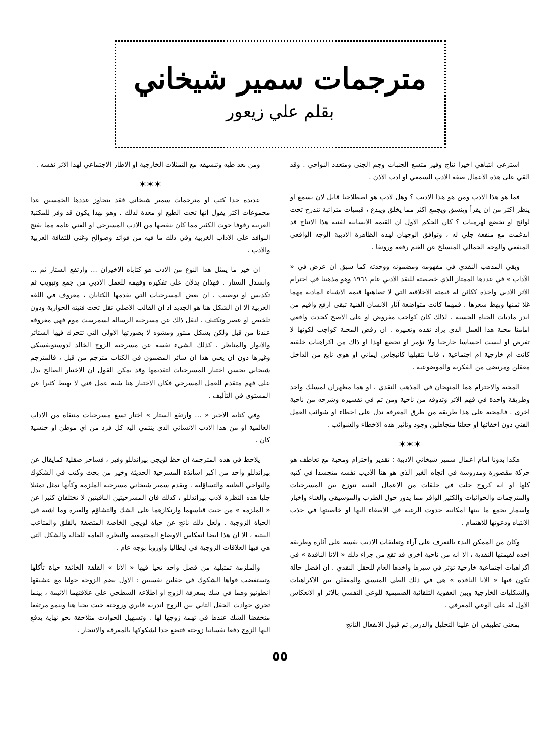مترجمات سمير شيخاني
بقلم علي زيعور
استرعى انتباهي اخيرا نتاج وفير متسع الجنبات وجم الجنى ومتعدد النواحي . وقد القي على هذه الاعمال صفة الادب السمعي او ادب الاذن .
فما هو هذا الادب ومن هو هذا الاديب ؟ وهل لادب هو اصطلاحيا قابل لان يسمع او ينظر اكثر من ان يقرأ وينسق ويجمع اكثر مما يخلق ويبدع ، قيميات متراتبة تندرج تحت لوائح او تخضع لهرميات ؟ كان الحكم الاول ان القيمة الانسانية لفنية هذا الانتاج قد اندغمت مع منفعة جلي له ، وتوافق الوجهان لهذه الظاهرة الادبية الوجه الواقعي المنفعي والوجه الجمالي المنسلخ عن الغنم رفعة ورونقا .
وبقي المذهب النقدي في مفهومه ومضمونه ووحدته كما سبق ان عرض في « الآداب » في عددها الممتاز الذي خصصته للنقد الادبي عام ١٩٦١ وهو مذهبنا في احترام الاثر الادبي واخذه ككائن له قيمته الاخلاقية التي لا تضاهيها قيمة الاشياء المادية مهما غلا ثمنها وبهظ سعرها . فمهما كانت متواضعة آثار الانسان الفنية تبقى ارفع واقيم من اندر ماديات الحياة الحسية . لذلك كان كواجب مفروض او على الاصح كحدث واقعي امامنا محبة هذا العمل الذي يراد نقده وتعبيره . ان رفض المحبة كواجب لكونها لا تفرض او ليست احساسا خارجيا ولا تؤمر او تخضع لهذا او ذاك من اكراهيات خلقية كانت ام خارجية ام اجتماعية ، فاننا نتقبلها كانبجاس ايماني او هوى نابع من الداخل معقلن ومرتضى من الفكرية والموضوعية .
المحبة والاحترام هما المنهجان في المذهب النقدي ، او هما مظهران لمسلك واحد وطريقة واحدة في فهم الاثر وتذوقه من ناحية ومن ثم في تفسيره وشرحه من ناحية اخرى . فالمحبة على هذا طريقة من طرق المعرفة تدل على اخطاء او شوائب العمل الفني دون اخفائها او جعلنا متجاهلين وجود وتأثير هذه الاخطاء والشوائب .
✶✶✶
هكذا بدونا امام اعمال سمير شيخاني الادبية : تقدير واحترام ومحبة مع تعاطف هو حركة مقصورة ومدروسة في اتجاه الغير الذي هو هنا الاديب نفسه متجسدا في كتبه كلها او انه كروح حلت في حلقات من الاعمال الفنية تتوزع بين المسرحيات والمترجمات والحوائيات والكثير الوافر مما يدور حول الطرب والموسيقى والغناء واخبار واسمار يجمع ما بينها امكانية حدوث الرغبة في الاصغاء اليها او خاصيتها في جذب الانتباه ودعوتها للاهتمام .
وكان من الممكن البدء بالتعرف على آراء وتعليقات الاديب نفسه على آثاره وطريقة اخذه لقيمتها النقدية ، الا انه من ناحية اخرى قد تقع من جراء ذلك « الانا الناقدة » في اكراهيات اجتماعية خارجية تؤثر في سيرها واخذها العام للحقل النقدي . ان افضل حالة تكون فيها « الانا الناقدة » هي في ذلك الطي المنسق والمعقلن بين الاكراهيات والشكليات الخارجية وبين العفوية التلقائية الصميمية للوعي النفسي بالاثر او الانعكاس الاول له على الوعي المعرفي .
بمعنى تطبيقي ان علينا التحليل والدرس ثم قبول الانفعال الناتج
ومن بعد طيه وتنسيقه مع التمثلات الخارجية او الاطار الاجتماعي لهذا الاثر نفسه .
✶✶✶
عديدة جدا كتب او مترجمات سمير شيخاني فقد يتجاوز عددها الخمسين عدا مجموعات اكثر يقول انها تحت الطبع او معدة لذلك . وهو بهذا يكون قد وفر للمكتبة العربية رفوفا حوت الكثير مما كان ينقصها من الادب المسرحي او الفني عامة مما يفتح النوافذ على الاداب الغربية وفي ذلك ما فيه من فوائد وصوالح وغنى للثقافة العربية والادب .
ان خير ما يمثل هذا النوع من الادب هو كتاباه الاخيران ... وارتفع الستار ثم ... وانسدل الستار . فهذان يدلان على تفكيره وفهمه للعمل الادبي من جمع وتبويب ثم تكديس او توضيب . ان بعض المسرحيات التي يقدمها الكتابان ، معروف في اللغة العربية الا ان الشكل هنا هو الجديد اذ ان القالب الاصلي نقل تحت فنيته الحوارية ودون تلخيص او عصر وتكثيف . لنقل ذلك عن مسرحية الرسالة لسمرست موم فهي معروفة عندنا من قبل ولكن بشكل مبتور ومشوه لا بصورتها الاولى التي تتحرك فيها الستائر والانوار والمناظر . كذلك الشيء نفسه عن مسرحية الزوج الخالد لدوستويفسكي وغيرها دون ان يعني هذا ان سائر المضمون في الكتاب مترجم من قبل ، فالمترجم شيخاني يحسن اختيار المسرحيات لتقديمها وقد يمكن القول ان الاختيار الصالح يدل على فهم متقدم للعمل المسرحي فكان الاختيار هنا شبه عمل فني لا يهبط كثيرا عن المستوى في التأليف .
وفي كتابه الاخير « ... وارتفع الستار » اختار تسع مسرحيات منتقاة من الاداب العالمية او من هذا الادب الانساني الذي ينتمي اليه كل فرد من اي موطن او جنسية كان .
يلاحظ في هذه المترجمة ان حظ لويجي بيراندللو وفير ، فساحر صقلية كمايقال عن بيراندللو واحد من اكبر اساتذة المسرحية الحديثة وخير من بحث وكتب في الشكوك والنواحي الظنية والتساؤلية . ويقدم سمير شيخاني مسرحية الملزمة وكأنها تمثل تمثيلا جليا هذه النظرة لادب بيراندللو ، كذلك فان المسرحيتين الباقيتين لا تختلفان كثيرا عن « الملزمة » من حيث قياسهما وارتكازهما على الشك والتشاؤم والغيرة وما اشبه في الحياة الزوجية . ولعل ذلك ناتج عن حياة لويجي الخاصة المتصفة بالقلق والمتاعب البيتية ، الا ان هذا ايضا انعكاس الاوضاع المجتمعية والنظرة العامة للحالة والشكل التي هي فيها العلاقات الزوجية في ايطاليا واوروبا بوجه عام .
والملزمة تمثيلية من فصل واحد تحيا فيها « الانا » القلقة الخائفة حياة تأكلها وتستغضب قواها الشكوك في حقلين نفسيين : الاول يضم الزوجة جوليا مع عشيقها انطونيو وهما في شك بمعرفة الزوج او اطلاعه السطحي على علاقتهما الاثيمة ، بينما تجري حوادث الحقل الثاني بين الزوج اندريه فابري وزوجته حيث يحيا هنا وينمو مرتفعا منخفضا الشك عندها في تهمة زوجها لها . وتسهيل الحوادث متلاحقة نحو نهاية يدفع اليها الزوج دفعا نفسانيا زوجته فتضع حدا لشكوكها بالمعرفة والانتحار .
٥٥